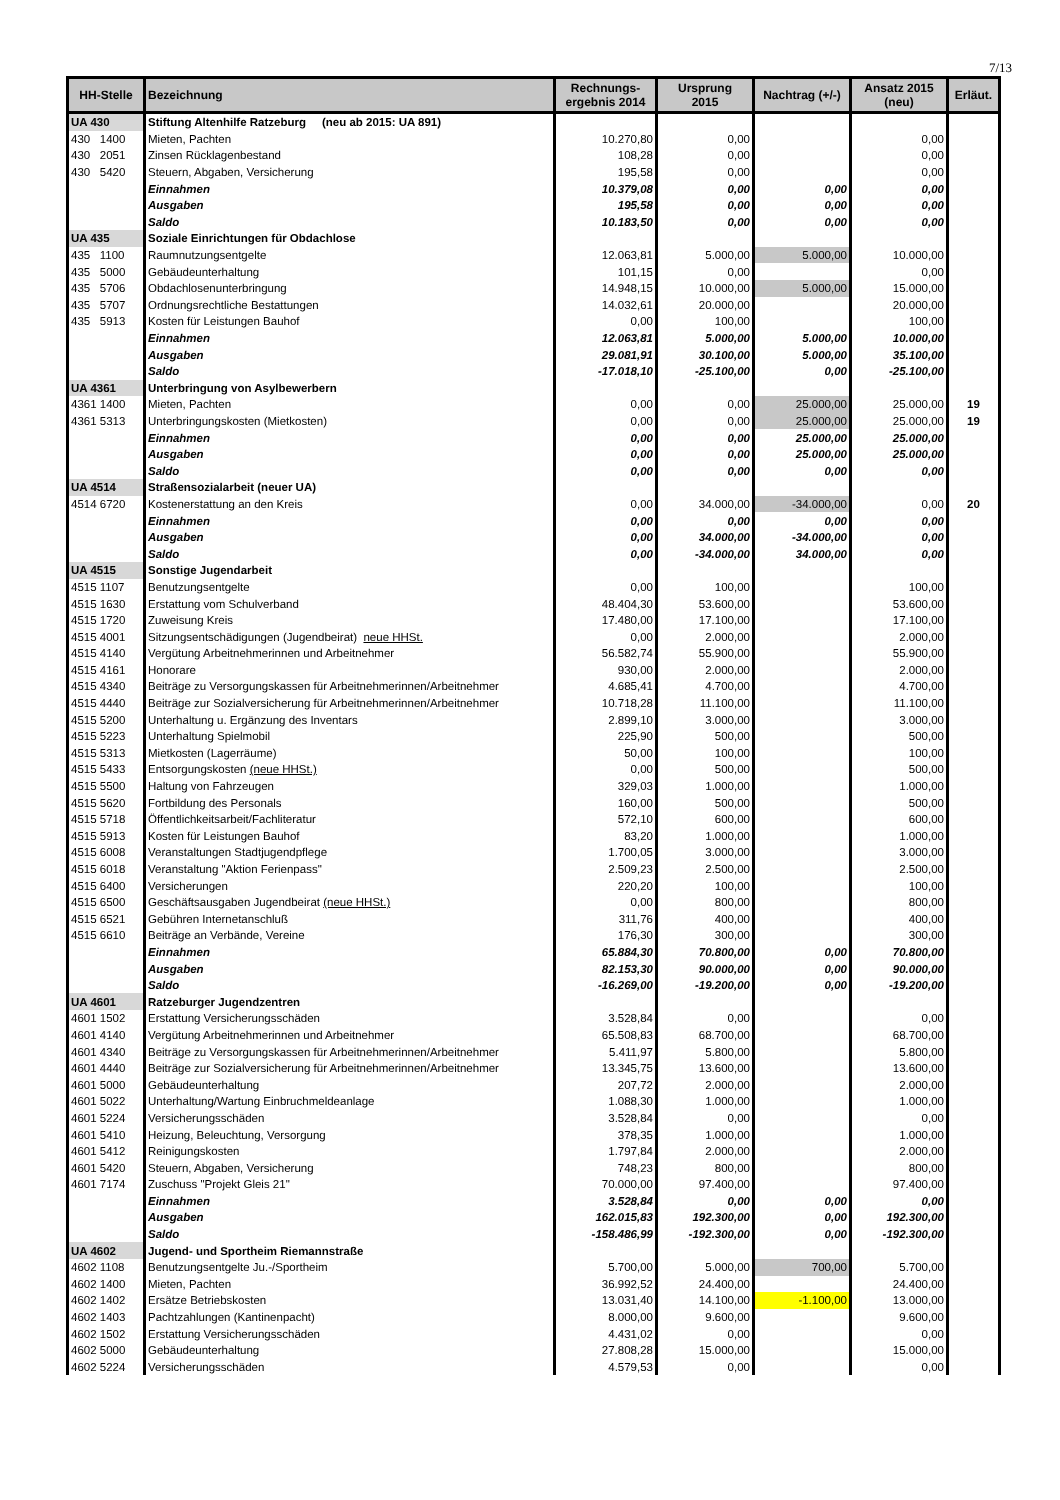7/13
| HH-Stelle | Bezeichnung | Rechnungs- ergebnis 2014 | Ursprung 2015 | Nachtrag (+/-) | Ansatz 2015 (neu) | Erläut. |
| --- | --- | --- | --- | --- | --- | --- |
| UA 430 | Stiftung Altenhilfe Ratzeburg (neu ab 2015: UA 891) | | | | | |
| 430 1400 | Mieten, Pachten | 10.270,80 | 0,00 | | 0,00 | |
| 430 2051 | Zinsen Rücklagenbestand | 108,28 | 0,00 | | 0,00 | |
| 430 5420 | Steuern, Abgaben, Versicherung | 195,58 | 0,00 | | 0,00 | |
| | Einnahmen | 10.379,08 | 0,00 | 0,00 | 0,00 | |
| | Ausgaben | 195,58 | 0,00 | 0,00 | 0,00 | |
| | Saldo | 10.183,50 | 0,00 | 0,00 | 0,00 | |
| UA 435 | Soziale Einrichtungen für Obdachlose | | | | | |
| 435 1100 | Raumnutzungsentgelte | 12.063,81 | 5.000,00 | 5.000,00 | 10.000,00 | |
| 435 5000 | Gebäudeunterhaltung | 101,15 | 0,00 | | 0,00 | |
| 435 5706 | Obdachlosenunterbringung | 14.948,15 | 10.000,00 | 5.000,00 | 15.000,00 | |
| 435 5707 | Ordnungsrechtliche Bestattungen | 14.032,61 | 20.000,00 | | 20.000,00 | |
| 435 5913 | Kosten für Leistungen Bauhof | 0,00 | 100,00 | | 100,00 | |
| | Einnahmen | 12.063,81 | 5.000,00 | 5.000,00 | 10.000,00 | |
| | Ausgaben | 29.081,91 | 30.100,00 | 5.000,00 | 35.100,00 | |
| | Saldo | -17.018,10 | -25.100,00 | 0,00 | -25.100,00 | |
| UA 4361 | Unterbringung von Asylbewerbern | | | | | |
| 4361 1400 | Mieten, Pachten | 0,00 | 0,00 | 25.000,00 | 25.000,00 | 19 |
| 4361 5313 | Unterbringungskosten (Mietkosten) | 0,00 | 0,00 | 25.000,00 | 25.000,00 | 19 |
| | Einnahmen | 0,00 | 0,00 | 25.000,00 | 25.000,00 | |
| | Ausgaben | 0,00 | 0,00 | 25.000,00 | 25.000,00 | |
| | Saldo | 0,00 | 0,00 | 0,00 | 0,00 | |
| UA 4514 | Straßensozialarbeit (neuer UA) | | | | | |
| 4514 6720 | Kostenerstattung an den Kreis | 0,00 | 34.000,00 | -34.000,00 | 0,00 | 20 |
| | Einnahmen | 0,00 | 0,00 | 0,00 | 0,00 | |
| | Ausgaben | 0,00 | 34.000,00 | -34.000,00 | 0,00 | |
| | Saldo | 0,00 | -34.000,00 | 34.000,00 | 0,00 | |
| UA 4515 | Sonstige Jugendarbeit | | | | | |
| 4515 1107 | Benutzungsentgelte | 0,00 | 100,00 | | 100,00 | |
| 4515 1630 | Erstattung vom Schulverband | 48.404,30 | 53.600,00 | | 53.600,00 | |
| 4515 1720 | Zuweisung Kreis | 17.480,00 | 17.100,00 | | 17.100,00 | |
| 4515 4001 | Sitzungsentschädigungen (Jugendbeirat) neue HHSt. | 0,00 | 2.000,00 | | 2.000,00 | |
| 4515 4140 | Vergütung Arbeitnehmerinnen und Arbeitnehmer | 56.582,74 | 55.900,00 | | 55.900,00 | |
| 4515 4161 | Honorare | 930,00 | 2.000,00 | | 2.000,00 | |
| 4515 4340 | Beiträge zu Versorgungskassen für Arbeitnehmerinnen/Arbeitnehmer | 4.685,41 | 4.700,00 | | 4.700,00 | |
| 4515 4440 | Beiträge zur Sozialversicherung für Arbeitnehmerinnen/Arbeitnehmer | 10.718,28 | 11.100,00 | | 11.100,00 | |
| 4515 5200 | Unterhaltung u. Ergänzung des Inventars | 2.899,10 | 3.000,00 | | 3.000,00 | |
| 4515 5223 | Unterhaltung Spielmobil | 225,90 | 500,00 | | 500,00 | |
| 4515 5313 | Mietkosten (Lagerräume) | 50,00 | 100,00 | | 100,00 | |
| 4515 5433 | Entsorgungskosten (neue HHSt.) | 0,00 | 500,00 | | 500,00 | |
| 4515 5500 | Haltung von Fahrzeugen | 329,03 | 1.000,00 | | 1.000,00 | |
| 4515 5620 | Fortbildung des Personals | 160,00 | 500,00 | | 500,00 | |
| 4515 5718 | Öffentlichkeitsarbeit/Fachliteratur | 572,10 | 600,00 | | 600,00 | |
| 4515 5913 | Kosten für Leistungen Bauhof | 83,20 | 1.000,00 | | 1.000,00 | |
| 4515 6008 | Veranstaltungen Stadtjugendpflege | 1.700,05 | 3.000,00 | | 3.000,00 | |
| 4515 6018 | Veranstaltung "Aktion Ferienpass" | 2.509,23 | 2.500,00 | | 2.500,00 | |
| 4515 6400 | Versicherungen | 220,20 | 100,00 | | 100,00 | |
| 4515 6500 | Geschäftsausgaben Jugendbeirat (neue HHSt.) | 0,00 | 800,00 | | 800,00 | |
| 4515 6521 | Gebühren Internetanschluß | 311,76 | 400,00 | | 400,00 | |
| 4515 6610 | Beiträge an Verbände, Vereine | 176,30 | 300,00 | | 300,00 | |
| | Einnahmen | 65.884,30 | 70.800,00 | 0,00 | 70.800,00 | |
| | Ausgaben | 82.153,30 | 90.000,00 | 0,00 | 90.000,00 | |
| | Saldo | -16.269,00 | -19.200,00 | 0,00 | -19.200,00 | |
| UA 4601 | Ratzeburger Jugendzentren | | | | | |
| 4601 1502 | Erstattung Versicherungsschäden | 3.528,84 | 0,00 | | 0,00 | |
| 4601 4140 | Vergütung Arbeitnehmerinnen und Arbeitnehmer | 65.508,83 | 68.700,00 | | 68.700,00 | |
| 4601 4340 | Beiträge zu Versorgungskassen für Arbeitnehmerinnen/Arbeitnehmer | 5.411,97 | 5.800,00 | | 5.800,00 | |
| 4601 4440 | Beiträge zur Sozialversicherung für Arbeitnehmerinnen/Arbeitnehmer | 13.345,75 | 13.600,00 | | 13.600,00 | |
| 4601 5000 | Gebäudeunterhaltung | 207,72 | 2.000,00 | | 2.000,00 | |
| 4601 5022 | Unterhaltung/Wartung Einbruchmeldeanlage | 1.088,30 | 1.000,00 | | 1.000,00 | |
| 4601 5224 | Versicherungsschäden | 3.528,84 | 0,00 | | 0,00 | |
| 4601 5410 | Heizung, Beleuchtung, Versorgung | 378,35 | 1.000,00 | | 1.000,00 | |
| 4601 5412 | Reinigungskosten | 1.797,84 | 2.000,00 | | 2.000,00 | |
| 4601 5420 | Steuern, Abgaben, Versicherung | 748,23 | 800,00 | | 800,00 | |
| 4601 7174 | Zuschuss "Projekt Gleis 21" | 70.000,00 | 97.400,00 | | 97.400,00 | |
| | Einnahmen | 3.528,84 | 0,00 | 0,00 | 0,00 | |
| | Ausgaben | 162.015,83 | 192.300,00 | 0,00 | 192.300,00 | |
| | Saldo | -158.486,99 | -192.300,00 | 0,00 | -192.300,00 | |
| UA 4602 | Jugend- und Sportheim Riemannstraße | | | | | |
| 4602 1108 | Benutzungsentgelte Ju.-/Sportheim | 5.700,00 | 5.000,00 | 700,00 | 5.700,00 | |
| 4602 1400 | Mieten, Pachten | 36.992,52 | 24.400,00 | | 24.400,00 | |
| 4602 1402 | Ersätze Betriebskosten | 13.031,40 | 14.100,00 | -1.100,00 | 13.000,00 | |
| 4602 1403 | Pachtzahlungen (Kantinenpacht) | 8.000,00 | 9.600,00 | | 9.600,00 | |
| 4602 1502 | Erstattung Versicherungsschäden | 4.431,02 | 0,00 | | 0,00 | |
| 4602 5000 | Gebäudeunterhaltung | 27.808,28 | 15.000,00 | | 15.000,00 | |
| 4602 5224 | Versicherungsschäden | 4.579,53 | 0,00 | | 0,00 | |